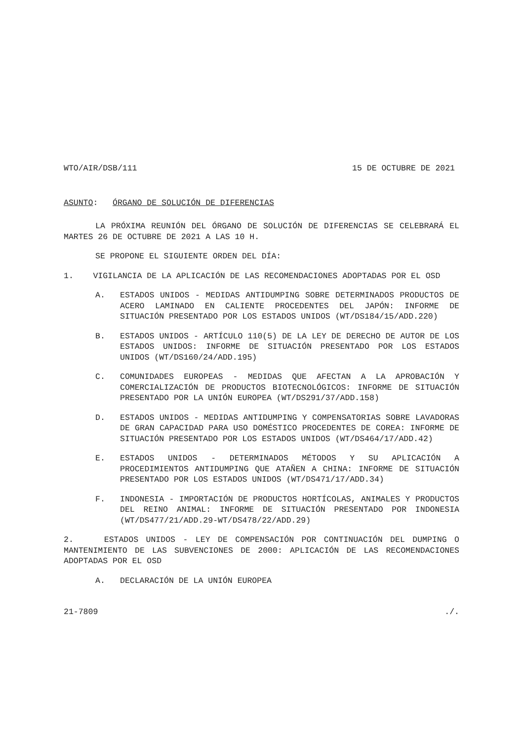WTO/AIR/DSB/111 15 DE OCTUBRE DE 2021
ASUNTO: ÓRGANO DE SOLUCIÓN DE DIFERENCIAS
LA PRÓXIMA REUNIÓN DEL ÓRGANO DE SOLUCIÓN DE DIFERENCIAS SE CELEBRARÁ EL MARTES 26 DE OCTUBRE DE 2021 A LAS 10 H.
SE PROPONE EL SIGUIENTE ORDEN DEL DÍA:
1. VIGILANCIA DE LA APLICACIÓN DE LAS RECOMENDACIONES ADOPTADAS POR EL OSD
A. ESTADOS UNIDOS - MEDIDAS ANTIDUMPING SOBRE DETERMINADOS PRODUCTOS DE ACERO LAMINADO EN CALIENTE PROCEDENTES DEL JAPÓN: INFORME DE SITUACIÓN PRESENTADO POR LOS ESTADOS UNIDOS (WT/DS184/15/ADD.220)
B. ESTADOS UNIDOS - ARTÍCULO 110(5) DE LA LEY DE DERECHO DE AUTOR DE LOS ESTADOS UNIDOS: INFORME DE SITUACIÓN PRESENTADO POR LOS ESTADOS UNIDOS (WT/DS160/24/ADD.195)
C. COMUNIDADES EUROPEAS - MEDIDAS QUE AFECTAN A LA APROBACIÓN Y COMERCIALIZACIÓN DE PRODUCTOS BIOTECNOLÓGICOS: INFORME DE SITUACIÓN PRESENTADO POR LA UNIÓN EUROPEA (WT/DS291/37/ADD.158)
D. ESTADOS UNIDOS - MEDIDAS ANTIDUMPING Y COMPENSATORIAS SOBRE LAVADORAS DE GRAN CAPACIDAD PARA USO DOMÉSTICO PROCEDENTES DE COREA: INFORME DE SITUACIÓN PRESENTADO POR LOS ESTADOS UNIDOS (WT/DS464/17/ADD.42)
E. ESTADOS UNIDOS - DETERMINADOS MÉTODOS Y SU APLICACIÓN A PROCEDIMIENTOS ANTIDUMPING QUE ATAÑEN A CHINA: INFORME DE SITUACIÓN PRESENTADO POR LOS ESTADOS UNIDOS (WT/DS471/17/ADD.34)
F. INDONESIA - IMPORTACIÓN DE PRODUCTOS HORTÍCOLAS, ANIMALES Y PRODUCTOS DEL REINO ANIMAL: INFORME DE SITUACIÓN PRESENTADO POR INDONESIA (WT/DS477/21/ADD.29-WT/DS478/22/ADD.29)
2. ESTADOS UNIDOS - LEY DE COMPENSACIÓN POR CONTINUACIÓN DEL DUMPING O MANTENIMIENTO DE LAS SUBVENCIONES DE 2000: APLICACIÓN DE LAS RECOMENDACIONES ADOPTADAS POR EL OSD
A. DECLARACIÓN DE LA UNIÓN EUROPEA
21-7809./.